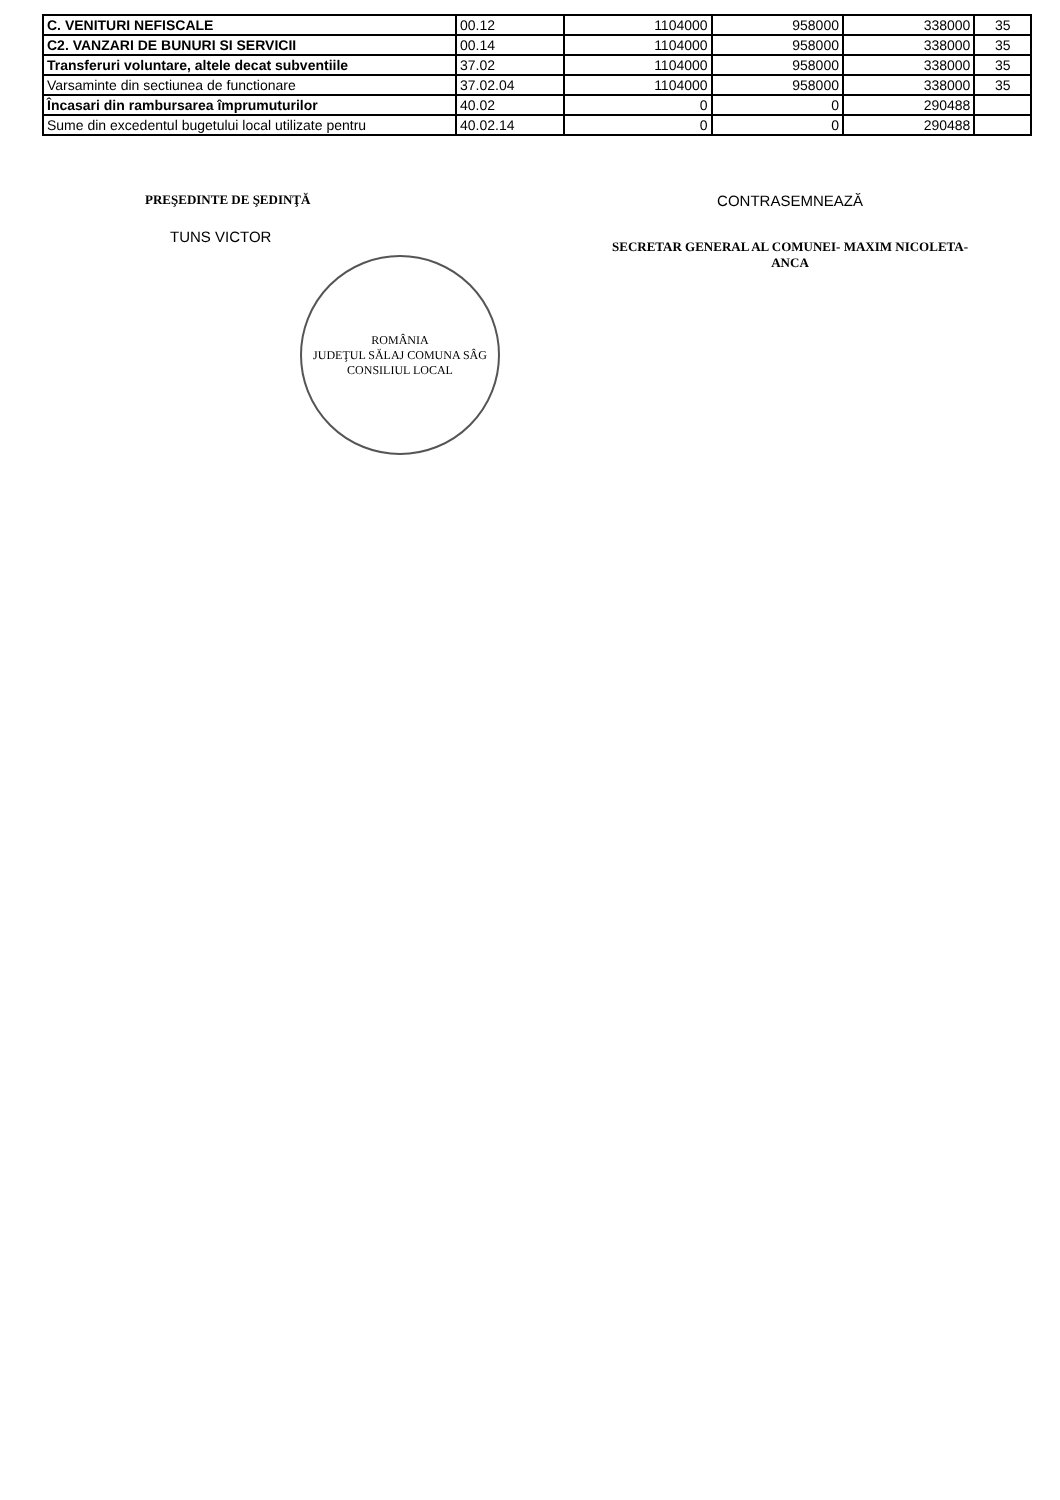| C. VENITURI NEFISCALE | 00.12 | 1104000 | 958000 | 338000 | 35 |
| C2. VANZARI DE BUNURI SI SERVICII | 00.14 | 1104000 | 958000 | 338000 | 35 |
| Transferuri voluntare, altele decat subventiile | 37.02 | 1104000 | 958000 | 338000 | 35 |
| Varsaminte din sectiunea de functionare | 37.02.04 | 1104000 | 958000 | 338000 | 35 |
| Încasari din rambursarea împrumuturilor | 40.02 | 0 | 0 | 290488 | |
| Sume din excedentul bugetului local utilizate pentru | 40.02.14 | 0 | 0 | 290488 | |
PREŞEDINTE DE ŞEDINŢĂ
TUNS VICTOR
ROMÂNIA
JUDEŢUL SĂLAJ COMUNA SÂG
CONSILIUL LOCAL
CONTRASEMNEAZĂ
SECRETAR GENERAL AL COMUNEI- MAXIM NICOLETA-
ANCA